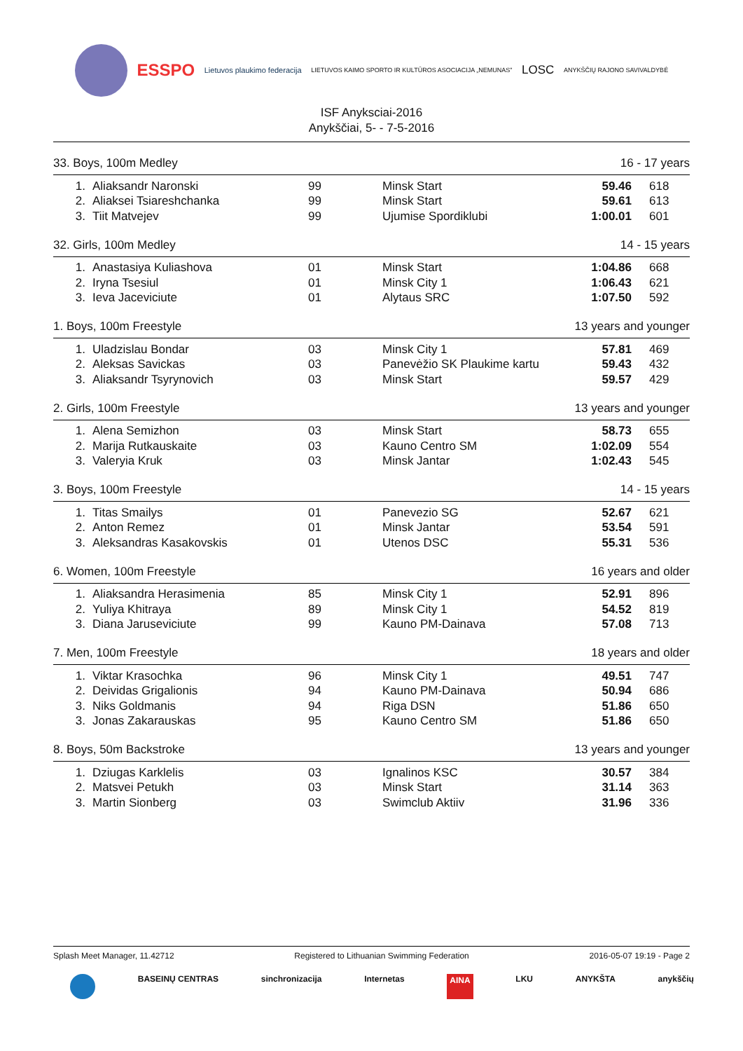ESSPO Lietuvos plaukimo federacija LIETUVOS KAIMO SPORTO IR KULTŪROS ASOCIACIJA „NEMUNAS" LOSC ANYKŠČIŲ RAJONO SAVIVALDYBĖ
ISF Anyksciai-2016
Anykščiai, 5- - 7-5-2016
33. Boys, 100m Medley 16 - 17 years
| 1. | Aliaksandr Naronski | 99 | Minsk Start | 59.46 | 618 |
| 2. | Aliaksei Tsiareshchanka | 99 | Minsk Start | 59.61 | 613 |
| 3. | Tiit Matvejev | 99 | Ujumise Spordiklubi | 1:00.01 | 601 |
32. Girls, 100m Medley 14 - 15 years
| 1. | Anastasiya Kuliashova | 01 | Minsk Start | 1:04.86 | 668 |
| 2. | Iryna Tsesiul | 01 | Minsk City 1 | 1:06.43 | 621 |
| 3. | Ieva Jaceviciute | 01 | Alytaus SRC | 1:07.50 | 592 |
1. Boys, 100m Freestyle 13 years and younger
| 1. | Uladzislau Bondar | 03 | Minsk City 1 | 57.81 | 469 |
| 2. | Aleksas Savickas | 03 | Panevėžio SK Plaukime kartu | 59.43 | 432 |
| 3. | Aliaksandr Tsyrynovich | 03 | Minsk Start | 59.57 | 429 |
2. Girls, 100m Freestyle 13 years and younger
| 1. | Alena Semizhon | 03 | Minsk Start | 58.73 | 655 |
| 2. | Marija Rutkauskaite | 03 | Kauno Centro SM | 1:02.09 | 554 |
| 3. | Valeryia Kruk | 03 | Minsk Jantar | 1:02.43 | 545 |
3. Boys, 100m Freestyle 14 - 15 years
| 1. | Titas Smailys | 01 | Panevezio SG | 52.67 | 621 |
| 2. | Anton Remez | 01 | Minsk Jantar | 53.54 | 591 |
| 3. | Aleksandras Kasakovskis | 01 | Utenos DSC | 55.31 | 536 |
6. Women, 100m Freestyle 16 years and older
| 1. | Aliaksandra Herasimenia | 85 | Minsk City 1 | 52.91 | 896 |
| 2. | Yuliya Khitraya | 89 | Minsk City 1 | 54.52 | 819 |
| 3. | Diana Jaruseviciute | 99 | Kauno PM-Dainava | 57.08 | 713 |
7. Men, 100m Freestyle 18 years and older
| 1. | Viktar Krasochka | 96 | Minsk City 1 | 49.51 | 747 |
| 2. | Deividas Grigalionis | 94 | Kauno PM-Dainava | 50.94 | 686 |
| 3. | Niks Goldmanis | 94 | Riga DSN | 51.86 | 650 |
| 3. | Jonas Zakarauskas | 95 | Kauno Centro SM | 51.86 | 650 |
8. Boys, 50m Backstroke 13 years and younger
| 1. | Dziugas Karklelis | 03 | Ignalinos KSC | 30.57 | 384 |
| 2. | Matsvei Petukh | 03 | Minsk Start | 31.14 | 363 |
| 3. | Martin Sionberg | 03 | Swimclub Aktiiv | 31.96 | 336 |
Splash Meet Manager, 11.42712 Registered to Lithuanian Swimming Federation 2016-05-07 19:19 - Page 2
BASEINŲ CENTRAS sinchronizacija Internetas AINA LKU ANYKŠTA anykščių